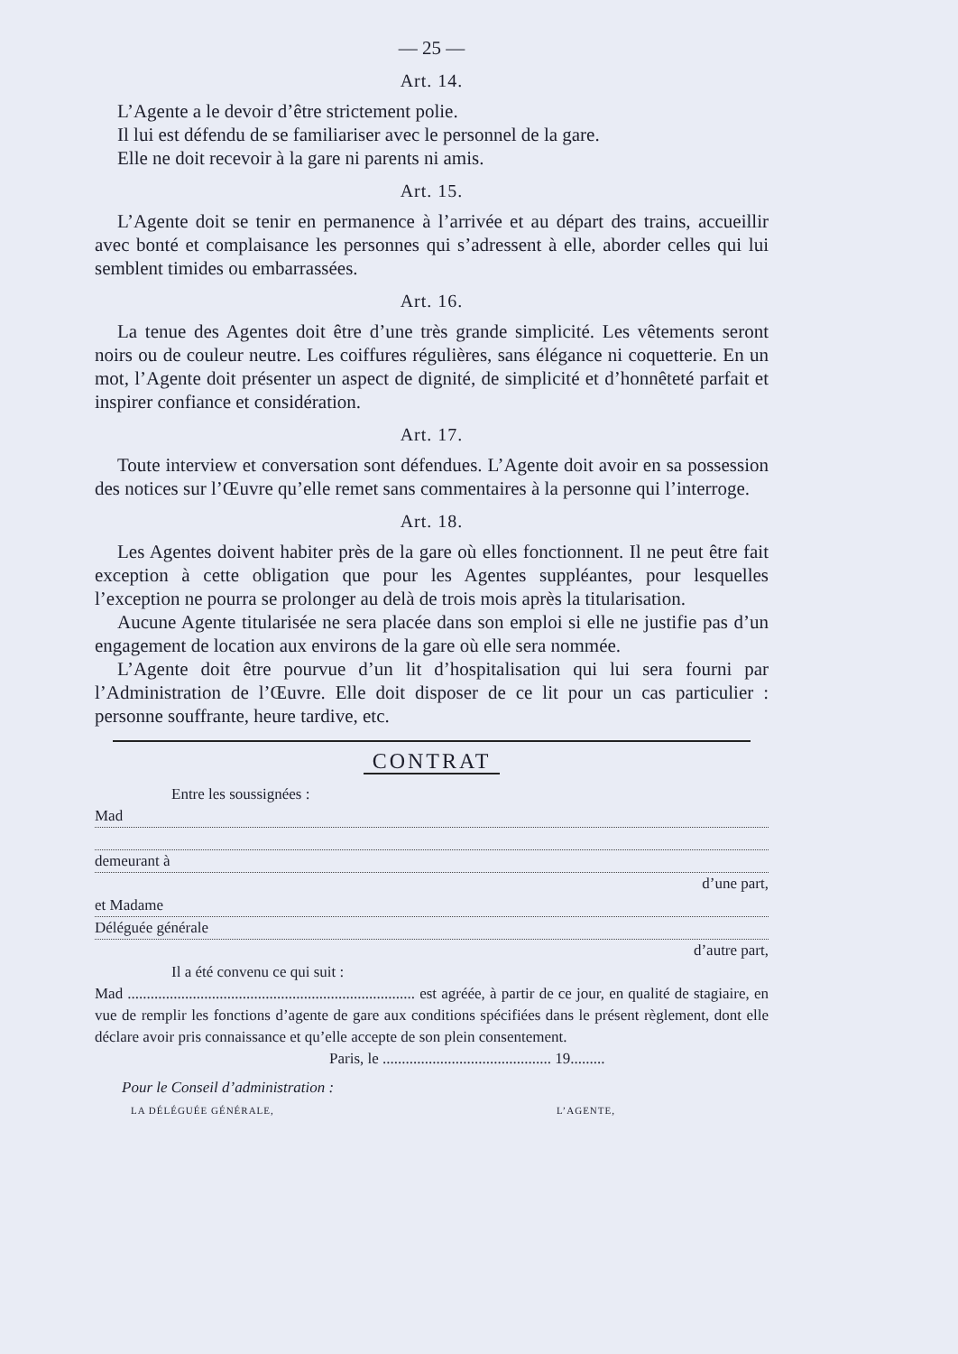— 25 —
Art. 14.
L’Agente a le devoir d’être strictement polie.
Il lui est défendu de se familiariser avec le personnel de la gare.
Elle ne doit recevoir à la gare ni parents ni amis.
Art. 15.
L’Agente doit se tenir en permanence à l’arrivée et au départ des trains, accueillir avec bonté et complaisance les personnes qui s’adressent à elle, aborder celles qui lui semblent timides ou embarrassées.
Art. 16.
La tenue des Agentes doit être d’une très grande simplicité. Les vêtements seront noirs ou de couleur neutre. Les coiffures régulières, sans élégance ni coquetterie. En un mot, l’Agente doit présenter un aspect de dignité, de simplicité et d’honnêteté parfait et inspirer confiance et considération.
Art. 17.
Toute interview et conversation sont défendues. L’Agente doit avoir en sa possession des notices sur l’Œuvre qu’elle remet sans commentaires à la personne qui l’interroge.
Art. 18.
Les Agentes doivent habiter près de la gare où elles fonctionnent. Il ne peut être fait exception à cette obligation que pour les Agentes suppléantes, pour lesquelles l’exception ne pourra se prolonger au delà de trois mois après la titularisation.
Aucune Agente titularisée ne sera placée dans son emploi si elle ne justifie pas d’un engagement de location aux environs de la gare où elle sera nommée.
L’Agente doit être pourvue d’un lit d’hospitalisation qui lui sera fourni par l’Administration de l’Œuvre. Elle doit disposer de ce lit pour un cas particulier : personne souffrante, heure tardive, etc.
CONTRAT
Entre les soussignées :
Mad
demeurant à
d’une part,
et Madame
Déléguée générale
d’autre part,
Il a été convenu ce qui suit :
Mad ........................................................................... est agréée, à partir de ce jour, en qualité de stagiaire, en vue de remplir les fonctions d’agente de gare aux conditions spécifiées dans le présent règlement, dont elle déclare avoir pris connaissance et qu’elle accepte de son plein consentement.
Paris, le ............................................ 19.........
Pour le Conseil d’administration :
LA DÉLÉGUÉE GÉNÉRALE, L’AGENTE,